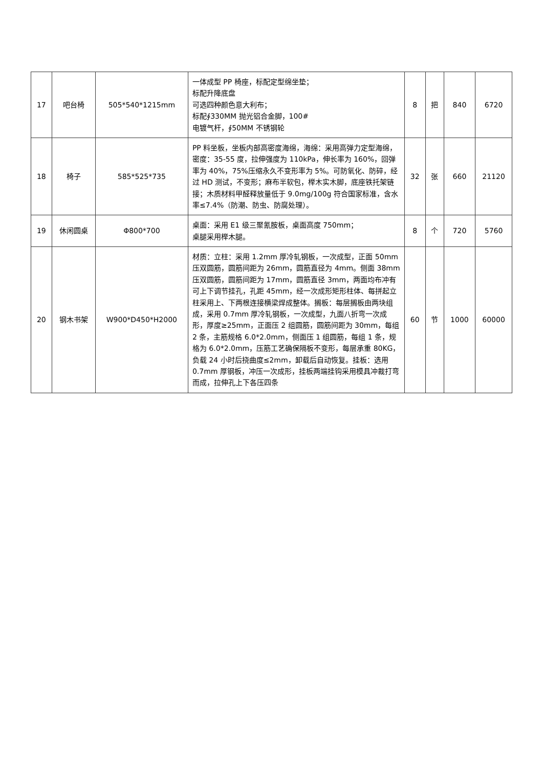| 17 | 吧台椅 | 505*540*1215mm | 一体成型 PP 椅座，标配定型绵坐垫； 标配升降底盘 可选四种颜色意大利布； 标配∮330MM 抛光铝合金脚，100# 电镀气杆，∮50MM 不锈钢轮 | 8 | 把 | 840 | 6720 |
| 18 | 椅子 | 585*525*735 | PP 料坐板，坐板内部高密度海绵，海绵：采用高弹力定型海绵，密度：35-55 度，拉伸强度为 110kPa，伸长率为 160%，回弹率为 40%，75%压缩永久不变形率为 5%。可防氧化、防碎，经过 HD 测试，不变形；麻布半软包，榉木实木脚，底座铁托架链接；木质材料甲醛释放量低于 9.0mg/100g 符合国家标准，含水率≤7.4%（防潮、防虫、防腐处理）。 | 32 | 张 | 660 | 21120 |
| 19 | 休闲圆桌 | Φ800*700 | 桌面：采用 E1 级三聚氰胺板，桌面高度 750mm； 桌腿采用榉木腿。 | 8 | 个 | 720 | 5760 |
| 20 | 钢木书架 | W900*D450*H2000 | 材质：立柱：采用 1.2mm 厚冷轧钢板，一次成型，正面 50mm 压双圆筋，圆筋间距为 26mm，圆筋直径为 4mm。侧面 38mm 压双圆筋，圆筋间距为 17mm，圆筋直径 3mm，两面均布冲有可上下调节挂孔，孔距 45mm，经一次成形矩形柱体、每拼起立柱采用上、下两根连接横梁焊成整体。搁板：每层搁板由两块组成，采用 0.7mm 厚冷轧钢板，一次成型，九面八折弯一次成形，厚度≥25mm，正面压 2 组圆筋，圆筋间距为 30mm，每组 2 条，主筋规格 6.0*2.0mm，侧面压 1 组圆筋，每组 1 条，规格为 6.0*2.0mm，压筋工艺确保隔板不变形，每层承重 80KG，负载 24 小时后挠曲度≤2mm，卸载后自动恢复。挂板：选用 0.7mm 厚钢板，冲压一次成形，挂板两端挂钩采用模具冲裁打弯而成，拉伸孔上下各压四条 | 60 | 节 | 1000 | 60000 |